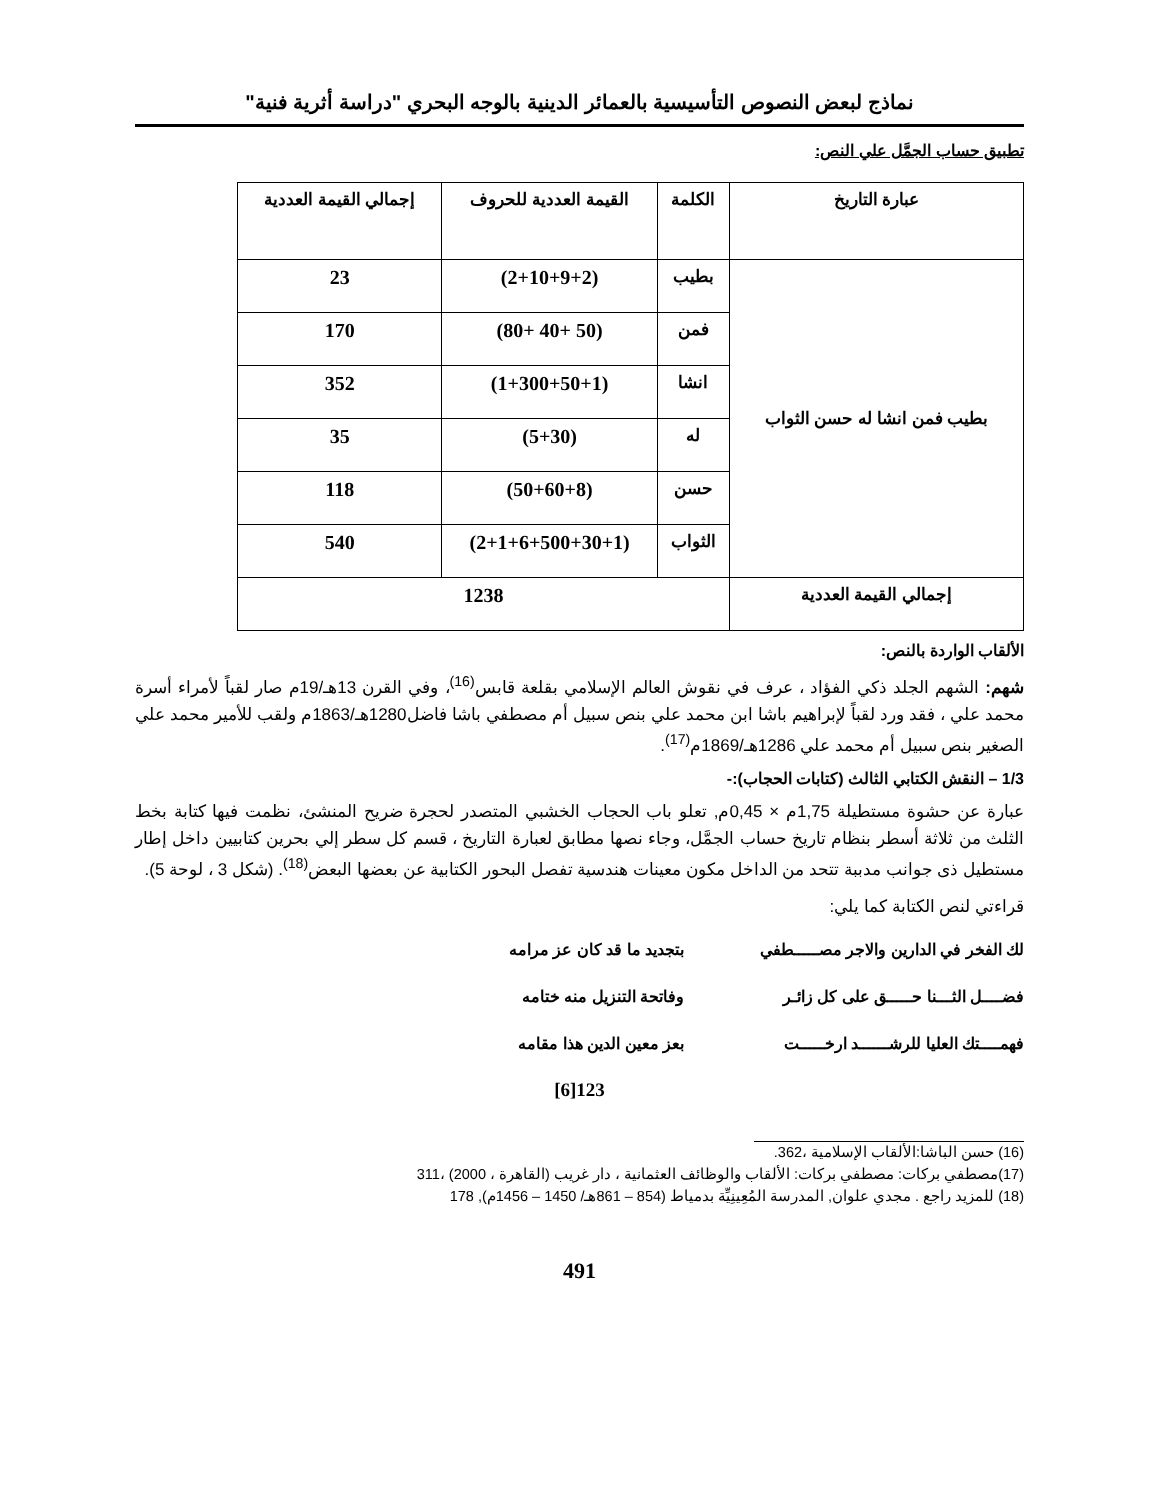نماذج لبعض النصوص التأسيسية بالعمائر الدينية بالوجه البحري "دراسة أثرية فنية"
تطبيق حساب الجمَّل علي النص:
| عبارة التاريخ | الكلمة | القيمة العددية للحروف | إجمالي القيمة العددية |
| --- | --- | --- | --- |
| بطيب فمن انشا له حسن الثواب | بطيب | (2+10+9+2) | 23 |
| | فمن | (50 +40 +80) | 170 |
| | انشا | (1+300+50+1) | 352 |
| | له | (5+30) | 35 |
| | حسن | (50+60+8) | 118 |
| | الثواب | (2+1+6+500+30+1) | 540 |
| إجمالي القيمة العددية | 1238 | | |
الألقاب الواردة بالنص:
شهم: الشهم الجلد ذكي الفؤاد ، عرف في نقوش العالم الإسلامي بقلعة قابس<sup>(16)</sup>، وفي القرن 13هـ/19م صار لقباً لأمراء أسرة محمد علي ، فقد ورد لقباً لإبراهيم باشا ابن محمد علي بنص سبيل أم مصطفي باشا فاضل1280هـ/1863م ولقب للأمير محمد علي الصغير بنص سبيل أم محمد علي 1286هـ/1869م<sup>(17)</sup>.
1/3 – النقش الكتابي الثالث (كتابات الحجاب):-
عبارة عن حشوة مستطيلة 1,75م × 0,45م, تعلو باب الحجاب الخشبي المتصدر لحجرة ضريح المنشئ، نظمت فيها كتابة بخط الثلث من ثلاثة أسطر بنظام تاريخ حساب الجمَّل، وجاء نصها مطابق لعبارة التاريخ ، قسم كل سطر إلي بحرين كتابيين داخل إطار مستطيل ذى جوانب مدببة تتحد من الداخل مكون معينات هندسية تفصل البحور الكتابية عن بعضها البعض<sup>(18)</sup>. (شكل 3 ، لوحة 5).
قراءتي لنص الكتابة كما يلي:
لك الفخر في الدارين والاجر مصـــــطفي
بتجديد ما قد كان عز مرامه
فضــــل الثـــنا حـــــق على كل زائـر
وفاتحة التنزيل منه ختامه
فهمــــتك العليا للرشــــــد ارخـــــت
بعز معين الدين هذا مقامه
123[6]
(16) حسن الباشا:الألقاب الإسلامية ،362.
(17)مصطفي بركات: مصطفي بركات: الألقاب والوظائف العثمانية ، دار غريب (القاهرة ، 2000) ،311
(18) للمزيد راجع . مجدي علوان, المدرسة المُعِينِيِّة بدمياط (854 – 861هـ/ 1450 – 1456م), 178
491